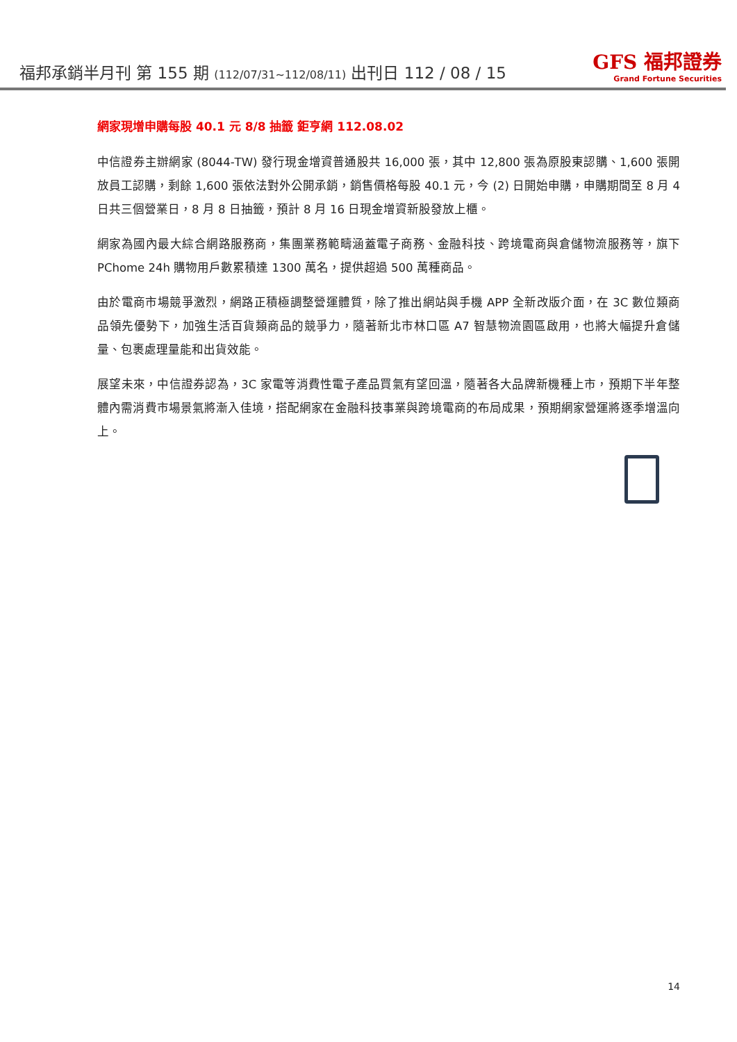福邦承銷半月刊 第 155 期 (112/07/31~112/08/11) 出刊日 112 / 08 / 15
GFS 福邦證券
Grand Fortune Securities
網家現增申購每股 40.1 元 8/8 抽籤 鉅亨網 112.08.02
中信證券主辦網家 (8044-TW) 發行現金增資普通股共 16,000 張，其中 12,800 張為原股東認購、1,600 張開放員工認購，剩餘 1,600 張依法對外公開承銷，銷售價格每股 40.1 元，今 (2) 日開始申購，申購期間至 8 月 4 日共三個營業日，8 月 8 日抽籤，預計 8 月 16 日現金增資新股發放上櫃。
網家為國內最大綜合網路服務商，集團業務範疇涵蓋電子商務、金融科技、跨境電商與倉儲物流服務等，旗下 PChome 24h 購物用戶數累積達 1300 萬名，提供超過 500 萬種商品。
由於電商市場競爭激烈，網路正積極調整營運體質，除了推出網站與手機 APP 全新改版介面，在 3C 數位類商品領先優勢下，加強生活百貨類商品的競爭力，隨著新北市林口區 A7 智慧物流園區啟用，也將大幅提升倉儲量、包裹處理量能和出貨效能。
展望未來，中信證券認為，3C 家電等消費性電子產品買氣有望回溫，隨著各大品牌新機種上市，預期下半年整體內需消費市場景氣將漸入佳境，搭配網家在金融科技事業與跨境電商的布局成果，預期網家營運將逐季增溫向上。
14